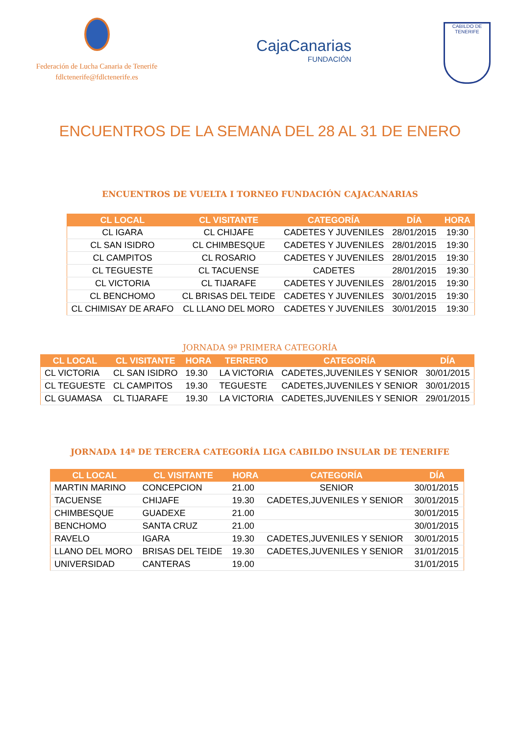Federación de Lucha Canaria de Tenerife
fdlctenerife@fdlctenerife.es
CajaCanarias
FUNDACIÓN
CABILDO DE TENERIFE
ENCUENTROS DE LA SEMANA DEL 28 AL 31 DE ENERO
ENCUENTROS DE VUELTA I TORNEO FUNDACIÓN CAJACANARIAS
| CL LOCAL | CL VISITANTE | CATEGORÍA | DÍA | HORA |
| --- | --- | --- | --- | --- |
| CL IGARA | CL CHIJAFE | CADETES Y JUVENILES | 28/01/2015 | 19:30 |
| CL SAN ISIDRO | CL CHIMBESQUE | CADETES Y JUVENILES | 28/01/2015 | 19:30 |
| CL CAMPITOS | CL ROSARIO | CADETES Y JUVENILES | 28/01/2015 | 19:30 |
| CL TEGUESTE | CL TACUENSE | CADETES | 28/01/2015 | 19:30 |
| CL VICTORIA | CL TIJARAFE | CADETES Y JUVENILES | 28/01/2015 | 19:30 |
| CL BENCHOMO | CL BRISAS DEL TEIDE | CADETES Y JUVENILES | 30/01/2015 | 19:30 |
| CL CHIMISAY DE ARAFO | CL LLANO DEL MORO | CADETES Y JUVENILES | 30/01/2015 | 19:30 |
JORNADA 9ª PRIMERA CATEGORÍA
| CL LOCAL | CL VISITANTE | HORA | TERRERO | CATEGORÍA | DÍA |
| --- | --- | --- | --- | --- | --- |
| CL VICTORIA | CL SAN ISIDRO | 19.30 | LA VICTORIA | CADETES,JUVENILES Y SENIOR | 30/01/2015 |
| CL TEGUESTE | CL CAMPITOS | 19.30 | TEGUESTE | CADETES,JUVENILES Y SENIOR | 30/01/2015 |
| CL GUAMASA | CL TIJARAFE | 19.30 | LA VICTORIA | CADETES,JUVENILES Y SENIOR | 29/01/2015 |
JORNADA 14ª DE TERCERA CATEGORÍA LIGA CABILDO INSULAR DE TENERIFE
| CL LOCAL | CL VISITANTE | HORA | CATEGORÍA | DÍA |
| --- | --- | --- | --- | --- |
| MARTIN MARINO | CONCEPCION | 21.00 | SENIOR | 30/01/2015 |
| TACUENSE | CHIJAFE | 19.30 | CADETES,JUVENILES Y SENIOR | 30/01/2015 |
| CHIMBESQUE | GUADEXE | 21.00 | | 30/01/2015 |
| BENCHOMO | SANTA CRUZ | 21.00 | | 30/01/2015 |
| RAVELO | IGARA | 19.30 | CADETES,JUVENILES Y SENIOR | 30/01/2015 |
| LLANO DEL MORO | BRISAS DEL TEIDE | 19.30 | CADETES,JUVENILES Y SENIOR | 31/01/2015 |
| UNIVERSIDAD | CANTERAS | 19.00 | | 31/01/2015 |